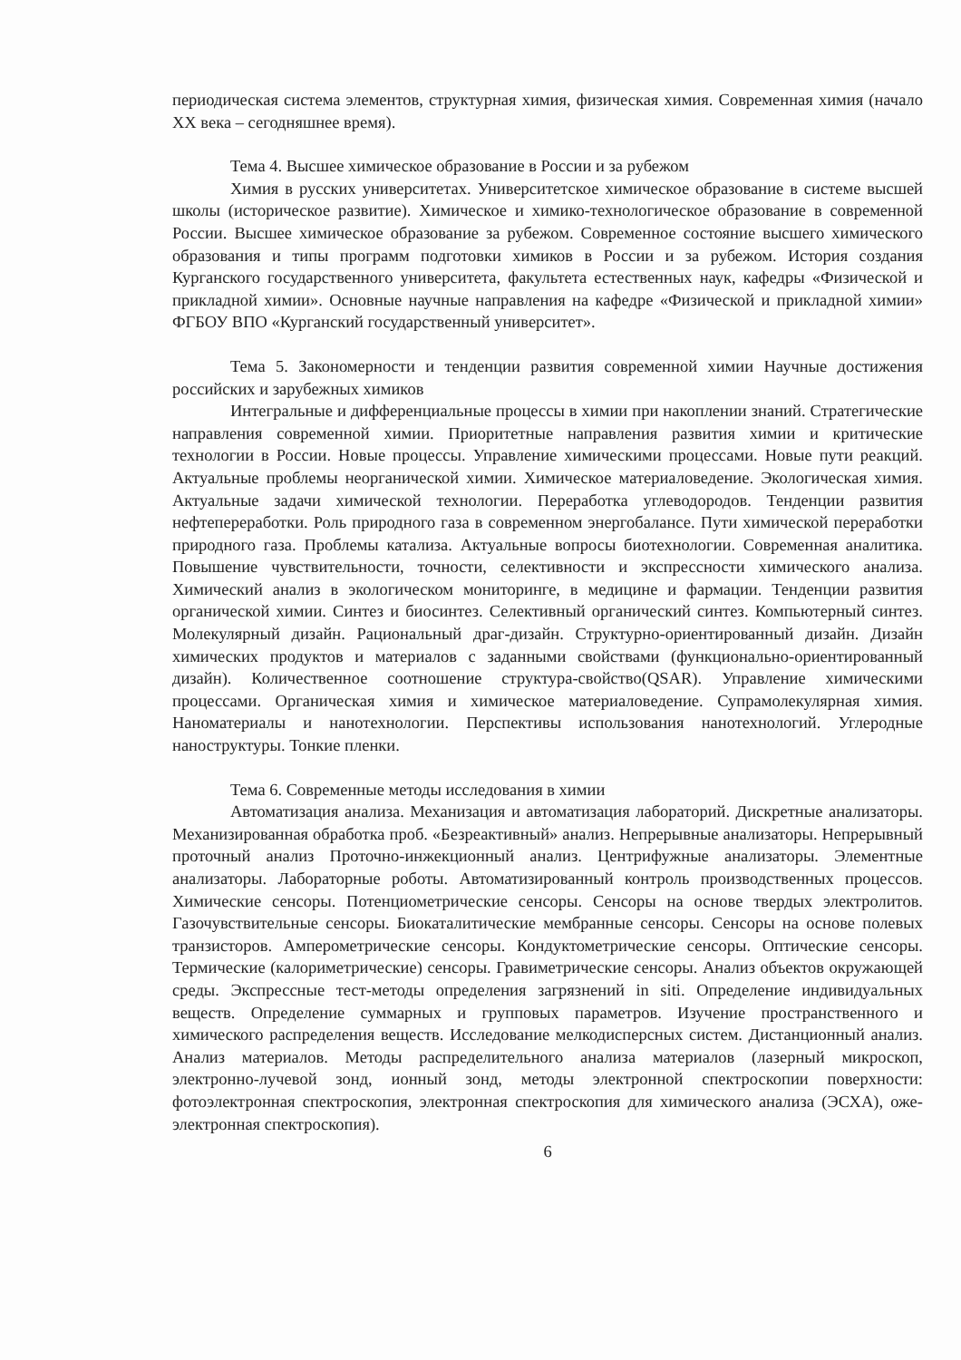периодическая система элементов, структурная химия, физическая химия. Современная химия (начало XX века – сегодняшнее время).
Тема 4. Высшее химическое образование в России и за рубежом
Химия в русских университетах. Университетское химическое образование в системе высшей школы (историческое развитие). Химическое и химико-технологическое образование в современной России. Высшее химическое образование за рубежом. Современное состояние высшего химического образования и типы программ подготовки химиков в России и за рубежом. История создания Курганского государственного университета, факультета естественных наук, кафедры «Физической и прикладной химии». Основные научные направления на кафедре «Физической и прикладной химии» ФГБОУ ВПО «Курганский государственный университет».
Тема 5. Закономерности и тенденции развития современной химии Научные достижения российских и зарубежных химиков
Интегральные и дифференциальные процессы в химии при накоплении знаний. Стратегические направления современной химии. Приоритетные направления развития химии и критические технологии в России. Новые процессы. Управление химическими процессами. Новые пути реакций. Актуальные проблемы неорганической химии. Химическое материаловедение. Экологическая химия. Актуальные задачи химической технологии. Переработка углеводородов. Тенденции развития нефтепереработки. Роль природного газа в современном энергобалансе. Пути химической переработки природного газа. Проблемы катализа. Актуальные вопросы биотехнологии. Современная аналитика. Повышение чувствительности, точности, селективности и экспрессности химического анализа. Химический анализ в экологическом мониторинге, в медицине и фармации. Тенденции развития органической химии. Синтез и биосинтез. Селективный органический синтез. Компьютерный синтез. Молекулярный дизайн. Рациональный драг-дизайн. Структурно-ориентированный дизайн. Дизайн химических продуктов и материалов с заданными свойствами (функционально-ориентированный дизайн). Количественное соотношение структура-свойство(QSAR). Управление химическими процессами. Органическая химия и химическое материаловедение. Супрамолекулярная химия. Наноматериалы и нанотехнологии. Перспективы использования нанотехнологий. Углеродные наноструктуры. Тонкие пленки.
Тема 6. Современные методы исследования в химии
Автоматизация анализа. Механизация и автоматизация лабораторий. Дискретные анализаторы. Механизированная обработка проб. «Безреактивный» анализ. Непрерывные анализаторы. Непрерывный проточный анализ Проточно-инжекционный анализ. Центрифужные анализаторы. Элементные анализаторы. Лабораторные роботы. Автоматизированный контроль производственных процессов. Химические сенсоры. Потенциометрические сенсоры. Сенсоры на основе твердых электролитов. Газочувствительные сенсоры. Биокаталитические мембранные сенсоры. Сенсоры на основе полевых транзисторов. Амперометрические сенсоры. Кондуктометрические сенсоры. Оптические сенсоры. Термические (калориметрические) сенсоры. Гравиметрические сенсоры. Анализ объектов окружающей среды. Экспрессные тест-методы определения загрязнений in siti. Определение индивидуальных веществ. Определение суммарных и групповых параметров. Изучение пространственного и химического распределения веществ. Исследование мелкодисперсных систем. Дистанционный анализ. Анализ материалов. Методы распределительного анализа материалов (лазерный микроскоп, электронно-лучевой зонд, ионный зонд, методы электронной спектроскопии поверхности: фотоэлектронная спектроскопия, электронная спектроскопия для химического анализа (ЭСХА), оже-электронная спектроскопия).
6